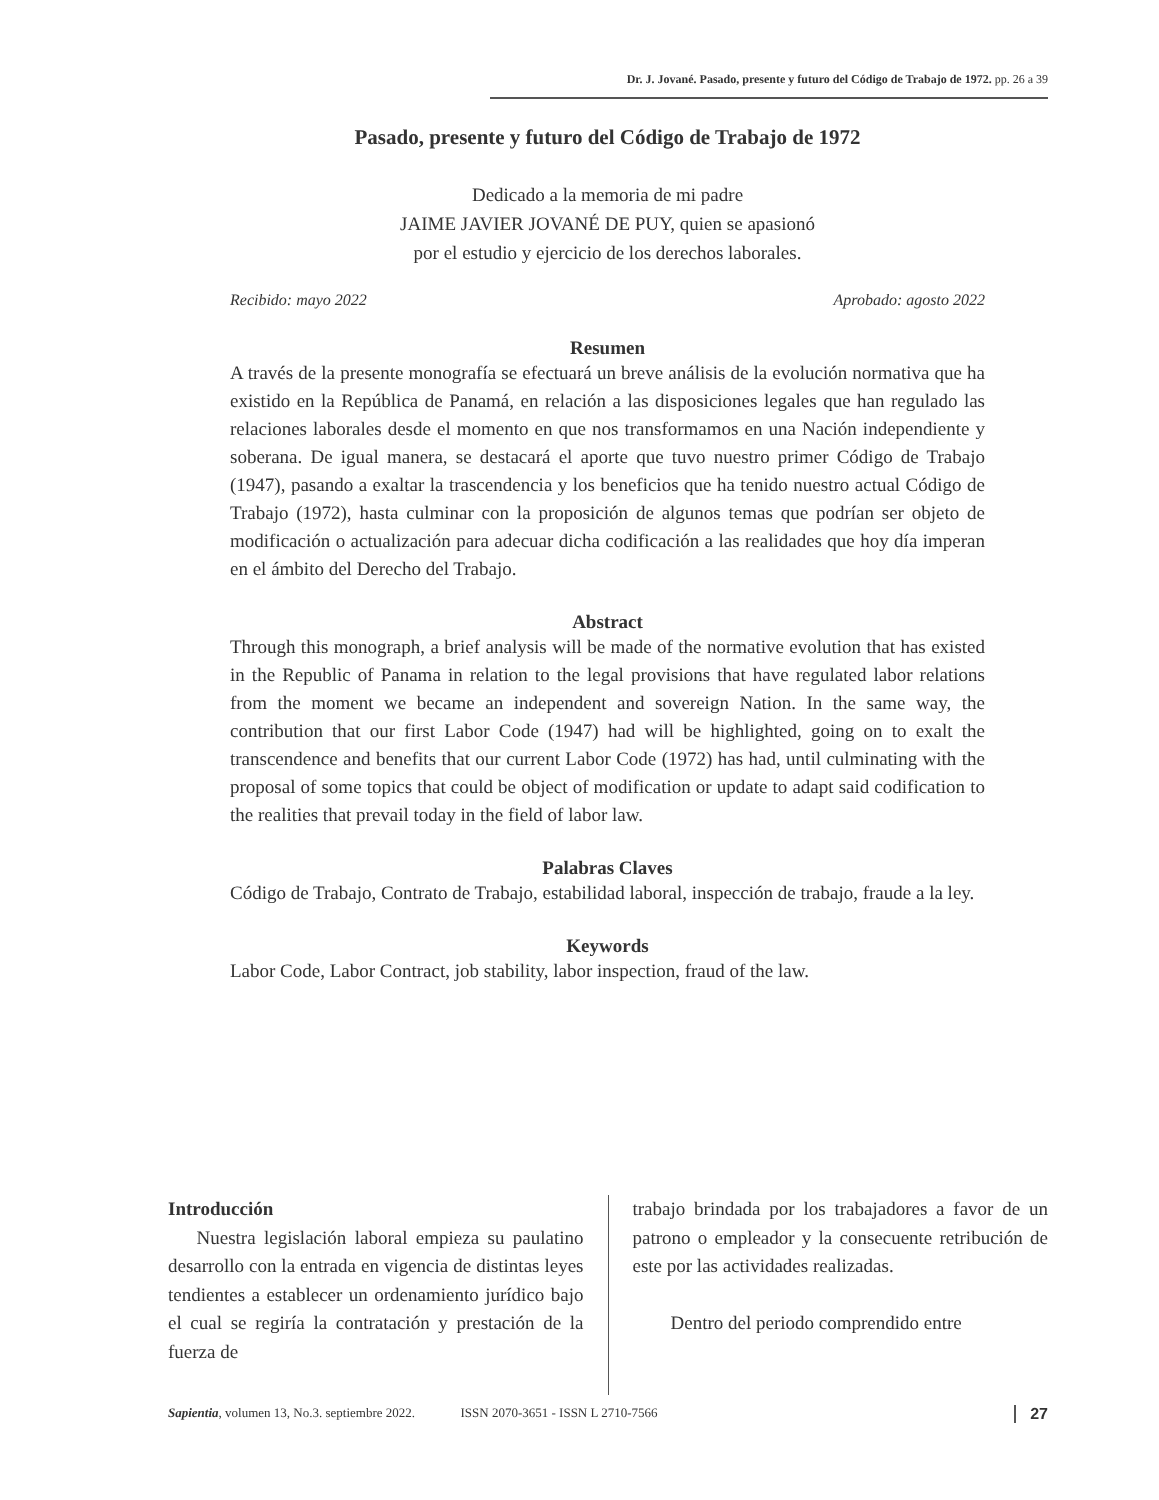Dr. J. Jované. Pasado, presente y futuro del Código de Trabajo de 1972. pp. 26 a 39
Pasado, presente y futuro del Código de Trabajo de 1972
Dedicado a la memoria de mi padre
JAIME JAVIER JOVANÉ DE PUY, quien se apasionó
por el estudio y ejercicio de los derechos laborales.
Recibido: mayo 2022 Aprobado: agosto 2022
Resumen
A través de la presente monografía se efectuará un breve análisis de la evolución normativa que ha existido en la República de Panamá, en relación a las disposiciones legales que han regulado las relaciones laborales desde el momento en que nos transformamos en una Nación independiente y soberana. De igual manera, se destacará el aporte que tuvo nuestro primer Código de Trabajo (1947), pasando a exaltar la trascendencia y los beneficios que ha tenido nuestro actual Código de Trabajo (1972), hasta culminar con la proposición de algunos temas que podrían ser objeto de modificación o actualización para adecuar dicha codificación a las realidades que hoy día imperan en el ámbito del Derecho del Trabajo.
Abstract
Through this monograph, a brief analysis will be made of the normative evolution that has existed in the Republic of Panama in relation to the legal provisions that have regulated labor relations from the moment we became an independent and sovereign Nation. In the same way, the contribution that our first Labor Code (1947) had will be highlighted, going on to exalt the transcendence and benefits that our current Labor Code (1972) has had, until culminating with the proposal of some topics that could be object of modification or update to adapt said codification to the realities that prevail today in the field of labor law.
Palabras Claves
Código de Trabajo, Contrato de Trabajo, estabilidad laboral, inspección de trabajo, fraude a la ley.
Keywords
Labor Code, Labor Contract, job stability, labor inspection, fraud of the law.
Introducción
  Nuestra legislación laboral empieza su paulatino desarrollo con la entrada en vigencia de distintas leyes tendientes a establecer un ordenamiento jurídico bajo el cual se regiría la contratación y prestación de la fuerza de
trabajo brindada por los trabajadores a favor de un patrono o empleador y la consecuente retribución de este por las actividades realizadas.
  Dentro del periodo comprendido entre
Sapientia, volumen 13, No.3. septiembre 2022.     ISSN 2070-3651 - ISSN L 2710-7566 27